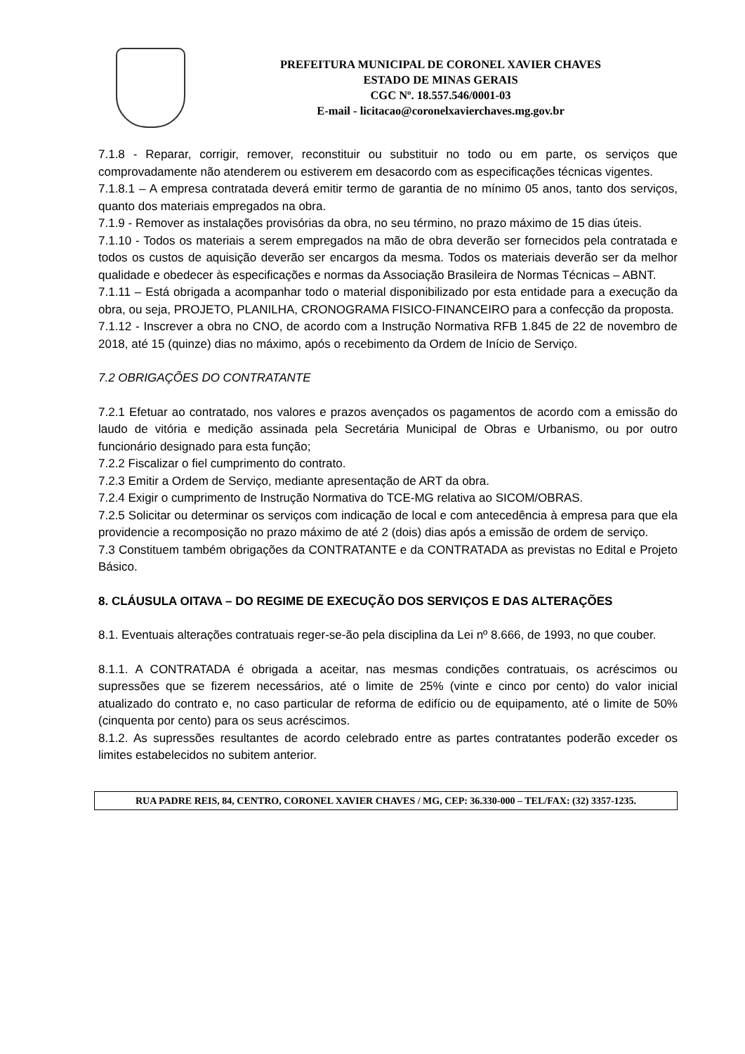PREFEITURA MUNICIPAL DE CORONEL XAVIER CHAVES
ESTADO DE MINAS GERAIS
CGC Nº. 18.557.546/0001-03
E-mail - licitacao@coronelxavierchaves.mg.gov.br
7.1.8 - Reparar, corrigir, remover, reconstituir ou substituir no todo ou em parte, os serviços que comprovadamente não atenderem ou estiverem em desacordo com as especificações técnicas vigentes.
7.1.8.1 – A empresa contratada deverá emitir termo de garantia de no mínimo 05 anos, tanto dos serviços, quanto dos materiais empregados na obra.
7.1.9 - Remover as instalações provisórias da obra, no seu término, no prazo máximo de 15 dias úteis.
7.1.10 - Todos os materiais a serem empregados na mão de obra deverão ser fornecidos pela contratada e todos os custos de aquisição deverão ser encargos da mesma. Todos os materiais deverão ser da melhor qualidade e obedecer às especificações e normas da Associação Brasileira de Normas Técnicas – ABNT.
7.1.11 – Está obrigada a acompanhar todo o material disponibilizado por esta entidade para a execução da obra, ou seja, PROJETO, PLANILHA, CRONOGRAMA FISICO-FINANCEIRO para a confecção da proposta.
7.1.12 - Inscrever a obra no CNO, de acordo com a Instrução Normativa RFB 1.845 de 22 de novembro de 2018, até 15 (quinze) dias no máximo, após o recebimento da Ordem de Início de Serviço.
7.2 OBRIGAÇÕES DO CONTRATANTE
7.2.1 Efetuar ao contratado, nos valores e prazos avençados os pagamentos de acordo com a emissão do laudo de vitória e medição assinada pela Secretária Municipal de Obras e Urbanismo, ou por outro funcionário designado para esta função;
7.2.2 Fiscalizar o fiel cumprimento do contrato.
7.2.3 Emitir a Ordem de Serviço, mediante apresentação de ART da obra.
7.2.4 Exigir o cumprimento de Instrução Normativa do TCE-MG relativa ao SICOM/OBRAS.
7.2.5 Solicitar ou determinar os serviços com indicação de local e com antecedência à empresa para que ela providencie a recomposição no prazo máximo de até 2 (dois) dias após a emissão de ordem de serviço.
7.3 Constituem também obrigações da CONTRATANTE e da CONTRATADA as previstas no Edital e Projeto Básico.
8. CLÁUSULA OITAVA – DO REGIME DE EXECUÇÃO DOS SERVIÇOS E DAS ALTERAÇÕES
8.1. Eventuais alterações contratuais reger-se-ão pela disciplina da Lei nº 8.666, de 1993, no que couber.
8.1.1. A CONTRATADA é obrigada a aceitar, nas mesmas condições contratuais, os acréscimos ou supressões que se fizerem necessários, até o limite de 25% (vinte e cinco por cento) do valor inicial atualizado do contrato e, no caso particular de reforma de edifício ou de equipamento, até o limite de 50% (cinquenta por cento) para os seus acréscimos.
8.1.2. As supressões resultantes de acordo celebrado entre as partes contratantes poderão exceder os limites estabelecidos no subitem anterior.
RUA PADRE REIS, 84, CENTRO, CORONEL XAVIER CHAVES / MG, CEP: 36.330-000 – TEL/FAX: (32) 3357-1235.